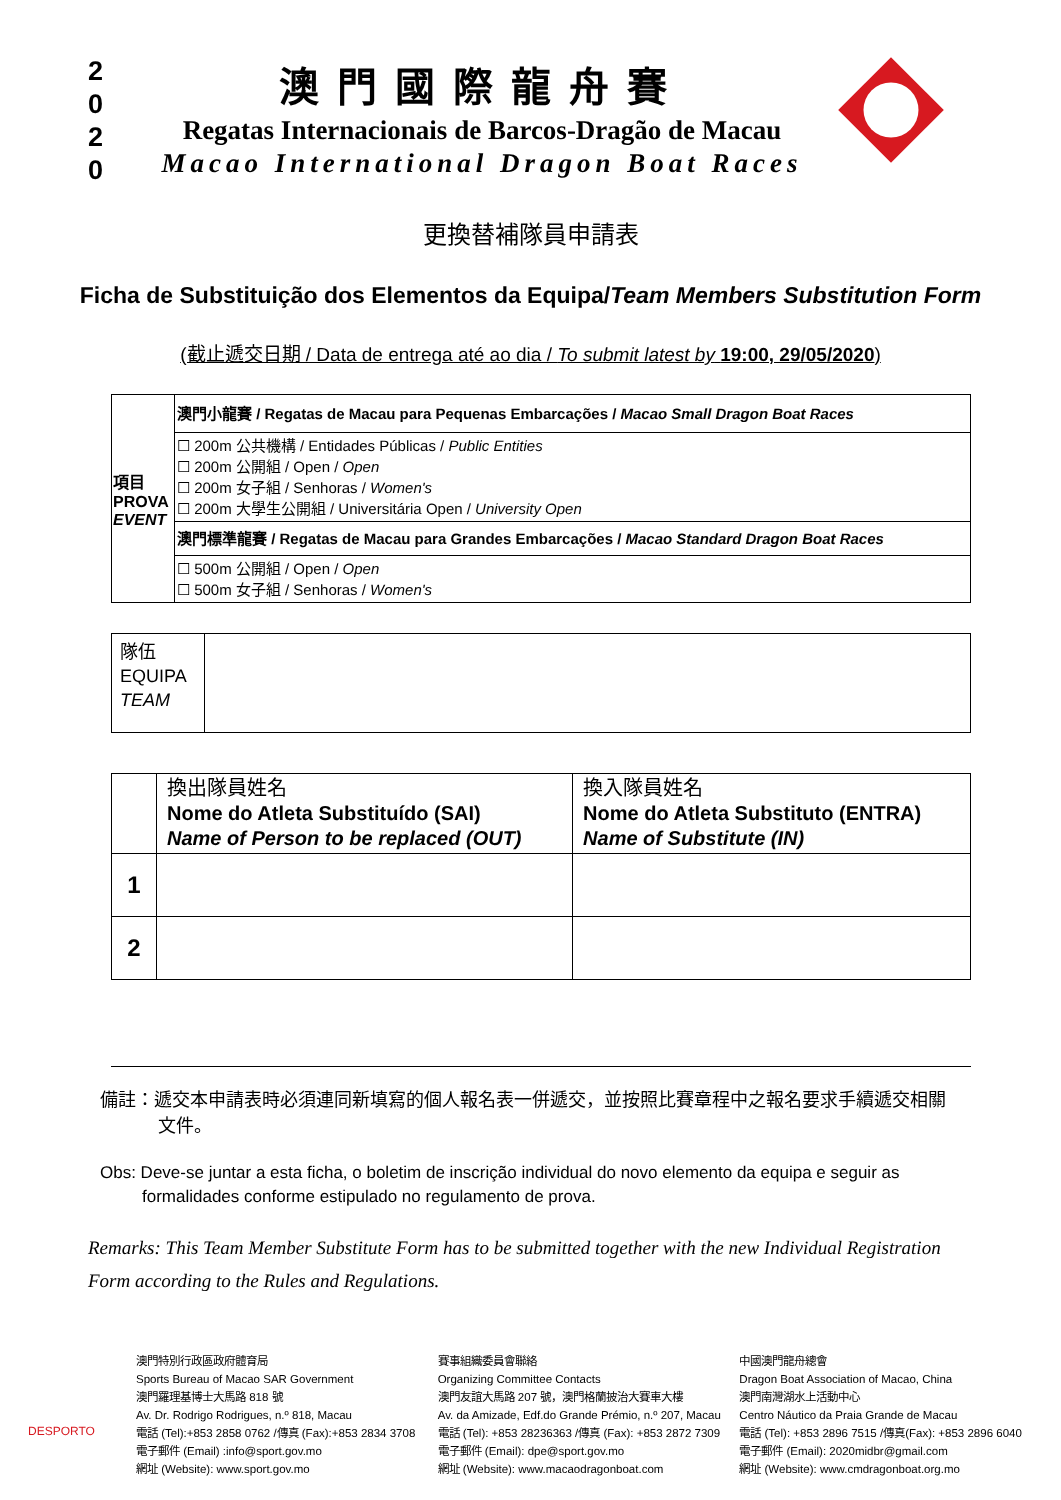2
0
2
0
澳門國際龍舟賽
Regatas Internacionais de Barcos-Dragão de Macau
Macao International Dragon Boat Races
更換替補隊員申請表
Ficha de Substituição dos Elementos da Equipa/Team Members Substitution Form
(截止遞交日期 / Data de entrega até ao dia / To submit latest by 19:00, 29/05/2020)
| 項目 PROVA EVENT | 澳門小龍賽 / Regatas de Macau para Pequenas Embarcações / Macao Small Dragon Boat Races |
| | ☐ 200m 公共機構 / Entidades Públicas / Public Entities ☐ 200m 公開組 / Open / Open ☐ 200m 女子組 / Senhoras / Women's ☐ 200m 大學生公開組 / Universitária Open / University Open |
| | 澳門標準龍賽 / Regatas de Macau para Grandes Embarcações / Macao Standard Dragon Boat Races |
| | ☐ 500m 公開組 / Open / Open ☐ 500m 女子組 / Senhoras / Women's |
| 隊伍 EQUIPA TEAM | |
| | 換出隊員姓名 Nome do Atleta Substituído (SAI) Name of Person to be replaced (OUT) | 換入隊員姓名 Nome do Atleta Substituto (ENTRA) Name of Substitute (IN) |
| 1 | | |
| 2 | | |
備註：遞交本申請表時必須連同新填寫的個人報名表一併遞交，並按照比賽章程中之報名要求手續遞交相關文件。
Obs: Deve-se juntar a esta ficha, o boletim de inscrição individual do novo elemento da equipa e seguir as formalidades conforme estipulado no regulamento de prova.
Remarks: This Team Member Substitute Form has to be submitted together with the new Individual Registration Form according to the Rules and Regulations.
DESPORTO
澳門特別行政區政府體育局
Sports Bureau of Macao SAR Government
澳門羅理基博士大馬路 818 號
Av. Dr. Rodrigo Rodrigues, n.º 818, Macau
電話 (Tel):+853 2858 0762 /傳真 (Fax):+853 2834 3708
電子郵件 (Email) :info@sport.gov.mo
網址 (Website): www.sport.gov.mo
賽事組織委員會聯絡
Organizing Committee Contacts
澳門友誼大馬路 207 號，澳門格蘭披治大賽車大樓
Av. da Amizade, Edf.do Grande Prémio, n.º 207, Macau
電話 (Tel): +853 28236363 /傳真 (Fax): +853 2872 7309
電子郵件 (Email): dpe@sport.gov.mo
網址 (Website): www.macaodragonboat.com
中國澳門龍舟總會
Dragon Boat Association of Macao, China
澳門南灣湖水上活動中心
Centro Náutico da Praia Grande de Macau
電話 (Tel): +853 2896 7515 /傳真(Fax): +853 2896 6040
電子郵件 (Email): 2020midbr@gmail.com
網址 (Website): www.cmdragonboat.org.mo